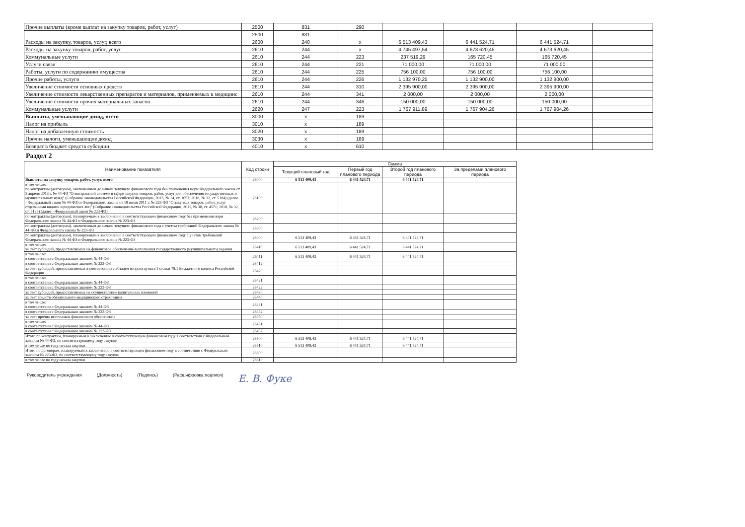| Прочие выплаты (кроме выплат на закупку товаров, работ, услуг) | 2500 | 831 | 290 | | | | |
| | 2500 | 831 | | | | | |
| Расходы на закупку, товаров, услуг, всего | 2600 | 240 | x | 6 513 409,43 | 6 441 524,71 | 6 441 524,71 | |
| Расходы на закупку товаров, работ, услуг | 2610 | 244 | x | 4 745 497,54 | 4 673 620,45 | 4 673 620,45 | |
| Коммунальные услуги | 2610 | 244 | 223 | 237 519,29 | 165 720,45 | 165 720,45 | |
| Услуги связи | 2610 | 244 | 221 | 71 000,00 | 71 000,00 | 71 000,00 | |
| Работы, услуги по содержанию имущества | 2610 | 244 | 225 | 756 100,00 | 756 100,00 | 756 100,00 | |
| Прочие работы, услуги | 2610 | 244 | 226 | 1 132 970,25 | 1 132 900,00 | 1 132 900,00 | |
| Увеличение стоимости основных средств | 2610 | 244 | 310 | 2 395 900,00 | 2 395 900,00 | 2 395 900,00 | |
| Увеличение стоимости лекарственных препаратов и материалов, применяемых в медицинс | 2610 | 244 | 341 | 2 000,00 | 2 000,00 | 2 000,00 | |
| Увеличение стоимости прочих материальных запасов | 2610 | 244 | 346 | 150 000,00 | 150 000,00 | 150 000,00 | |
| Коммунальные услуги | 2620 | 247 | 223 | 1 767 911,89 | 1 767 904,26 | 1 767 904,26 | |
| Выплаты, уменьшающие доход, всего | 3000 | x | 189 | | | | |
| Налог на прибыль | 3010 | x | 189 | | | | |
| Налог на добавленную стоимость | 3020 | x | 189 | | | | |
| Прочие налоги, уменьшающие доход | 3030 | x | 189 | | | | |
| Возврат в бюджет средств субсидии | 4010 | x | 610 | | | | |
Раздел 2
| Наименование показателя | Код строки | Сумма | | | |
| --- | --- | --- | --- | --- | --- |
| | | Текущий плановый год | Первый год планового периода | Второй год планового периода | За пределами планового периода |
| Выплаты на закупку товаров, работ, услуг, всего | 26000 | 6 513 409,43 | 6 441 524,71 | 6 441 524,71 | |
| в том числе: по контрактам (договорам), заключенным до начала текущего финансового года без применения норм Федерального закона от 5 апреля 2013 г. № 44-ФЗ "О контрактной системе в сфере закупок товаров, работ, услуг для обеспечения государственных и муниципальных нужд" (Собрание законодательства Российской Федерации, 2013, № 14, ст. 1652; 2018, № 32, ст. 5104) (далее - Федеральный закон № 44-ФЗ) и Федерального закона от 18 июля 2011 г. № 223-ФЗ "О закупках товаров, работ, услуг отдельными видами юридических лиц" (Собрание законодательства Российской Федерации, 2011, № 30, ст. 4571; 2018, № 32, ст. 5135) (далее - Федеральный закон № 223-ФЗ) | 26100 | | | | |
| по контрактам (договорам), планируемым к заключению в соответствующем финансовом году без применения норм Федерального закона № 44-ФЗ и Федерального закона № 223-ФЗ | 26200 | | | | |
| по контрактам (договорам), заключенным до начала текущего финансового года с учетом требований Федерального закона № 44-ФЗ и Федерального закона № 223-ФЗ | 26300 | | | | |
| по контрактам (договорам), планируемым к заключению в соответствующем финансовом году с учетом требований Федерального закона № 44-ФЗ и Федерального закона № 223-ФЗ | 26400 | 6 513 409,43 | 6 441 524,71 | 6 441 524,71 | |
| в том числе: за счет субсидий, предоставляемых на финансовое обеспечение выполнения государственного (муниципального) задания | 26410 | 6 513 409,43 | 6 441 524,71 | 6 441 524,71 | |
| в том числе: в соответствии с Федеральным законом № 44-ФЗ | 26411 | 6 513 409,43 | 6 441 524,71 | 6 441 524,71 | |
| в соответствии с Федеральным законом № 223-ФЗ | 26412 | | | | |
| за счет субсидий, предоставляемых в соответствии с абзацем вторым пункта 1 статьи 78.1 Бюджетного кодекса Российской Федерации | 26420 | | | | |
| в том числе: в соответствии с Федеральным законом № 44-ФЗ | 26421 | | | | |
| в соответствии с Федеральным законом № 223-ФЗ | 26422 | | | | |
| за счет субсидий, предоставляемых на осуществление капитальных вложений | 26430 | | | | |
| за счет средств обязательного медицинского страхования | 26440 | | | | |
| в том числе: в соответствии с Федеральным законом № 44-ФЗ | 26441 | | | | |
| в соответствии с Федеральным законом № 223-ФЗ | 26442 | | | | |
| за счет прочих источников финансового обеспечения | 26450 | | | | |
| в том числе: в соответствии с Федеральным законом № 44-ФЗ | 26451 | | | | |
| в соответствии с Федеральным законом № 223-ФЗ | 26452 | | | | |
| Итого по контрактам, планируемым к заключению в соответствующем финансовом году в соответствии с Федеральным законом № 44-ФЗ, по соответствующему году закупки | 26500 | 6 513 409,43 | 6 441 524,71 | 6 441 524,71 | |
| в том числе по году начала закупки | 26510 | 6 513 409,43 | 6 441 524,71 | 6 441 524,71 | |
| Итого по договорам, планируемым к заключению в соответствующем финансовом году в соответствии с Федеральным законом № 223-ФЗ, по соответствующему году закупки | 26600 | | | | |
| в том числе по году начала закупки | 26610 | | | | |
Руководитель учреждения (Должность) (Подпись) (Расшифровка подписи) Е. В. Фуке